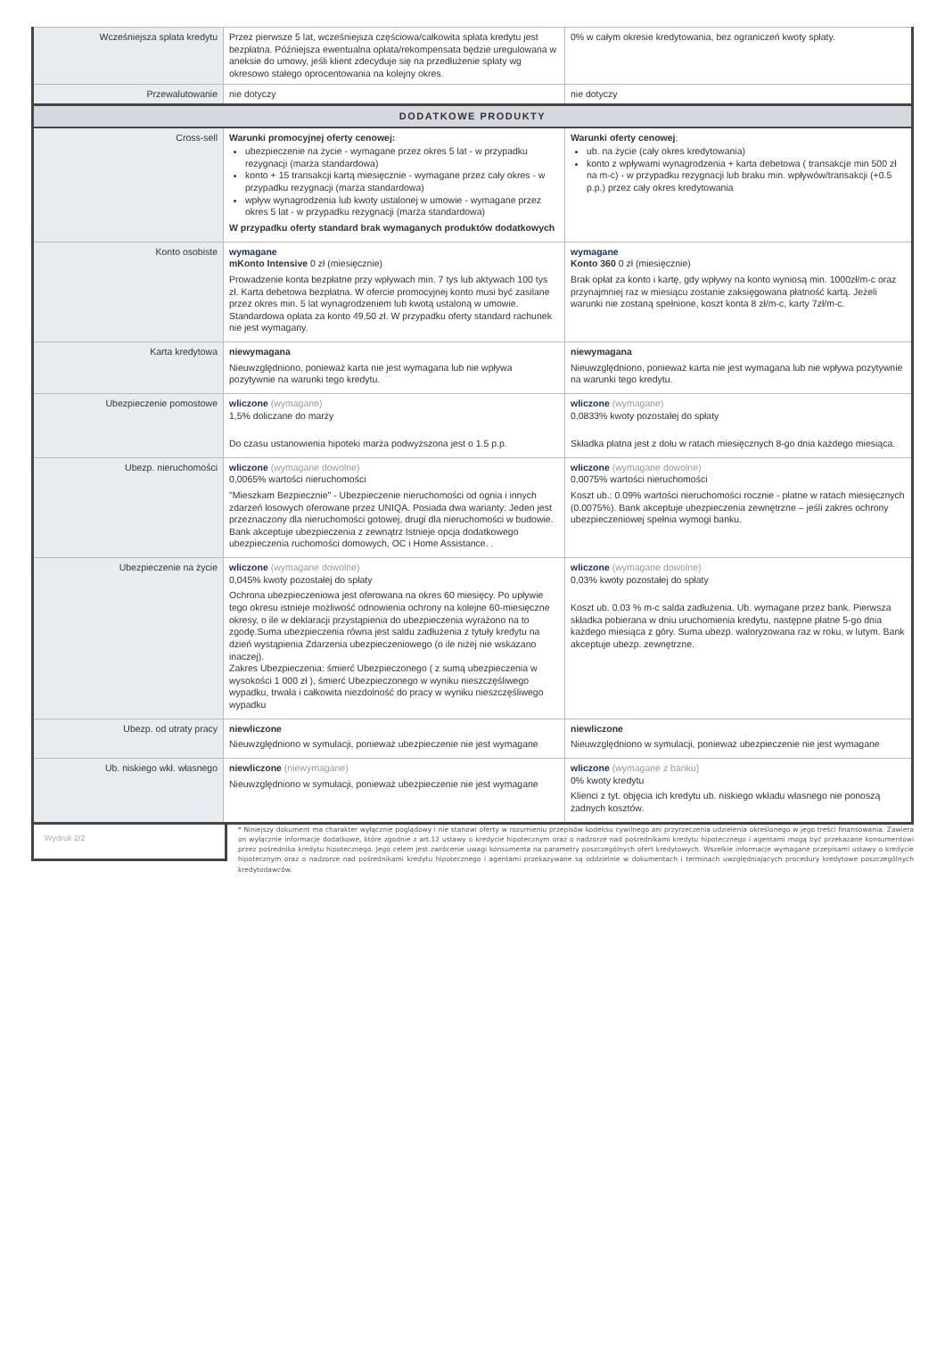| Wcześniejsza spłata kredytu | Przez pierwsze 5 lat, wcześniejsza częściowa/całkowita spłata kredytu jest bezpłatna. Późniejsza ewentualna opłata/rekompensata będzie uregulowana w aneksie do umowy, jeśli klient zdecyduje się na przedłużenie spłaty wg okresowo stałego oprocentowania na kolejny okres. | 0% w całym okresie kredytowania, bez ograniczeń kwoty spłaty. |
| Przewalutowanie | nie dotyczy | nie dotyczy |
| DODATKOWE PRODUKTY | | |
| Cross-sell | Warunki promocyjnej oferty cenowej: ubezpieczenie na życie - wymagane przez okres 5 lat - w przypadku rezygnacji (marża standardowa) konto + 15 transakcji kartą miesięcznie - wymagane przez cały okres - w przypadku rezygnacji (marża standardowa) wpływ wynagrodzenia lub kwoty ustalonej w umowie - wymagane przez okres 5 lat - w przypadku rezygnacji (marża standardowa) W przypadku oferty standard brak wymaganych produktów dodatkowych | Warunki oferty cenowej : ub. na życie (cały okres kredytowania) konto z wpływami wynagrodzenia + karta debetowa ( transakcje min 500 zł na m-c) - w przypadku rezygnacji lub braku min. wpływów/transakcji (+0.5 p.p.) przez cały okres kredytowania |
| Konto osobiste | wymagane mKonto Intensive 0 zł (miesięcznie) Prowadzenie konta bezpłatne przy wpływach min. 7 tys lub aktywach 100 tys zł. Karta debetowa bezpłatna. W ofercie promocyjnej konto musi być zasilane przez okres min. 5 lat wynagrodzeniem lub kwotą ustaloną w umowie. Standardowa opłata za konto 49,50 zł. W przypadku oferty standard rachunek nie jest wymagany. | wymagane Konto 360 0 zł (miesięcznie) Brak opłat za konto i kartę, gdy wpływy na konto wyniosą min. 1000zł/m-c oraz przynajmniej raz w miesiącu zostanie zaksięgowana płatność kartą. Jeżeli warunki nie zostaną spełnione, koszt konta 8 zł/m-c, karty 7zł/m-c. |
| Karta kredytowa | niewymagana Nieuwzględniono, ponieważ karta nie jest wymagana lub nie wpływa pozytywnie na warunki tego kredytu. | niewymagana Nieuwzględniono, ponieważ karta nie jest wymagana lub nie wpływa pozytywnie na warunki tego kredytu. |
| Ubezpieczenie pomostowe | wliczone (wymagane) 1,5% doliczane do marży Do czasu ustanowienia hipoteki marża podwyższona jest o 1.5 p.p. | wliczone (wymagane) 0,0833% kwoty pozostałej do spłaty Składka płatna jest z dołu w ratach miesięcznych 8-go dnia każdego miesiąca. |
| Ubezp. nieruchomości | wliczone (wymagane dowolne) 0,0065% wartości nieruchomości "Mieszkam Bezpiecznie" - Ubezpieczenie nieruchomości od ognia i innych zdarzeń losowych oferowane przez UNIQA. Posiada dwa warianty: Jeden jest przeznaczony dla nieruchomości gotowej, drugi dla nieruchomości w budowie. Bank akceptuje ubezpieczenia z zewnątrz Istnieje opcja dodatkowego ubezpieczenia ruchomości domowych, OC i Home Assistance. . | wliczone (wymagane dowolne) 0,0075% wartości nieruchomości Koszt ub.: 0.09% wartości nieruchomości rocznie - płatne w ratach miesięcznych (0.0075%). Bank akceptuje ubezpieczenia zewnętrzne – jeśli zakres ochrony ubezpieczeniowej spełnia wymogi banku. |
| Ubezpieczenie na życie | wliczone (wymagane dowolne) 0,045% kwoty pozostałej do spłaty Ochrona ubezpieczeniowa jest oferowana na okres 60 miesięcy. Po upływie tego okresu istnieje możliwość odnowienia ochrony na kolejne 60-miesięczne okresy, o ile w deklaracji przystąpienia do ubezpieczenia wyrażono na to zgodę.Suma ubezpieczenia równa jest saldu zadłużenia z tytuły kredytu na dzień wystąpienia Zdarzenia ubezpieczeniowego (o ile niżej nie wskazano inaczej). Zakres Ubezpieczenia: śmierć Ubezpieczonego ( z sumą ubezpieczenia w wysokości 1 000 zł ), śmierć Ubezpieczonego w wyniku nieszczęśliwego wypadku, trwała i całkowita niezdolność do pracy w wyniku nieszczęśliwego wypadku | wliczone (wymagane dowolne) 0,03% kwoty pozostałej do spłaty Koszt ub. 0.03 % m-c salda zadłużenia. Ub. wymagane przez bank. Pierwsza składka pobierana w dniu uruchomienia kredytu, następne płatne 5-go dnia każdego miesiąca z góry. Suma ubezp. waloryzowana raz w roku, w lutym. Bank akceptuje ubezp. zewnętrzne. |
| Ubezp. od utraty pracy | niewliczone Nieuwzględniono w symulacji, ponieważ ubezpieczenie nie jest wymagane | niewliczone Nieuwzględniono w symulacji, ponieważ ubezpieczenie nie jest wymagane |
| Ub. niskiego wkł. własnego | niewliczone (niewymagane) Nieuwzględniono w symulacji, ponieważ ubezpieczenie nie jest wymagane | wliczone (wymagane z banku) 0% kwoty kredytu Klienci z tyt. objęcia ich kredytu ub. niskiego wkładu własnego nie ponoszą żadnych kosztów. |
Wydruk 2/2
* Niniejszy dokument ma charakter wyłącznie poglądowy i nie stanowi oferty w rozumieniu przepisów kodeksu cywilnego ani przyrzeczenia udzielenia określonego w jego treści finansowania. Zawiera on wyłącznie informacje dodatkowe, które zgodnie z art.12 ustawy o kredycie hipotecznym oraz o nadzorze nad pośrednikami kredytu hipotecznego i agentami mogą być przekazane konsumentowi przez pośrednika kredytu hipotecznego. Jego celem jest zwrócenie uwagi konsumenta na parametry poszczególnych ofert kredytowych. Wszelkie informacje wymagane przepisami ustawy o kredycie hipotecznym oraz o nadzorze nad pośrednikami kredytu hipotecznego i agentami przekazywane są oddzielnie w dokumentach i terminach uwzględniających procedury kredytowe poszczególnych kredytodawców.